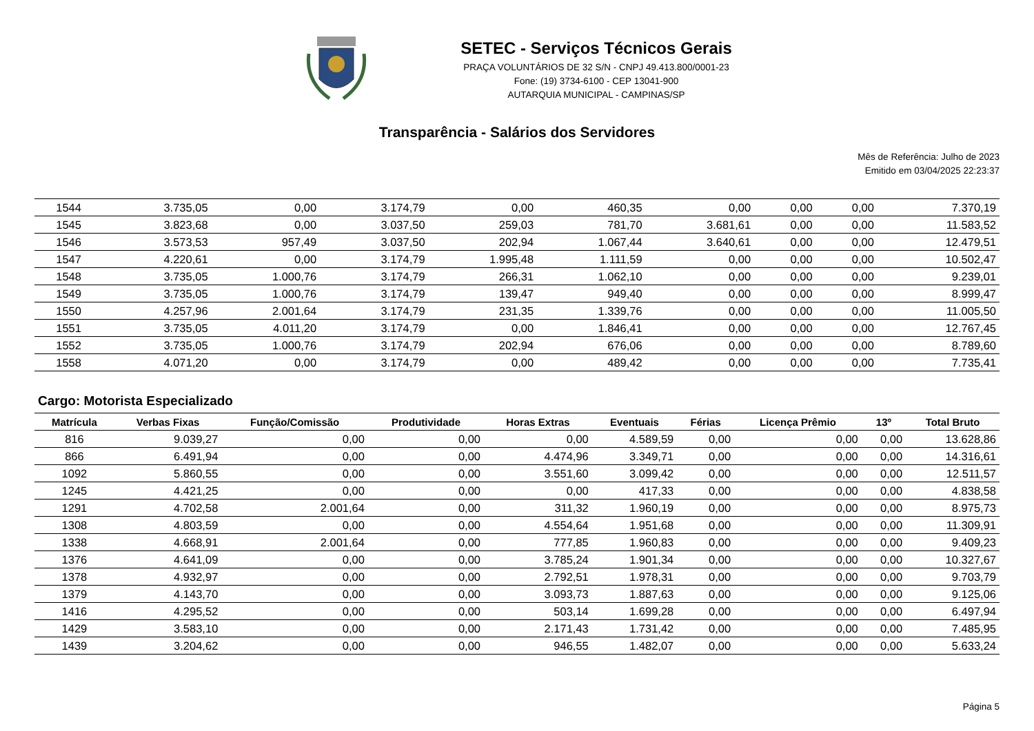SETEC - Serviços Técnicos Gerais
PRAÇA VOLUNTÁRIOS DE 32 S/N - CNPJ 49.413.800/0001-23
Fone: (19) 3734-6100 - CEP 13041-900
AUTARQUIA MUNICIPAL - CAMPINAS/SP
Transparência - Salários dos Servidores
Mês de Referência: Julho de 2023
Emitido em 03/04/2025 22:23:37
| 1544 | 3.735,05 | 0,00 | 3.174,79 | 0,00 | 460,35 | 0,00 | 0,00 | 0,00 | 7.370,19 |
| 1545 | 3.823,68 | 0,00 | 3.037,50 | 259,03 | 781,70 | 3.681,61 | 0,00 | 0,00 | 11.583,52 |
| 1546 | 3.573,53 | 957,49 | 3.037,50 | 202,94 | 1.067,44 | 3.640,61 | 0,00 | 0,00 | 12.479,51 |
| 1547 | 4.220,61 | 0,00 | 3.174,79 | 1.995,48 | 1.111,59 | 0,00 | 0,00 | 0,00 | 10.502,47 |
| 1548 | 3.735,05 | 1.000,76 | 3.174,79 | 266,31 | 1.062,10 | 0,00 | 0,00 | 0,00 | 9.239,01 |
| 1549 | 3.735,05 | 1.000,76 | 3.174,79 | 139,47 | 949,40 | 0,00 | 0,00 | 0,00 | 8.999,47 |
| 1550 | 4.257,96 | 2.001,64 | 3.174,79 | 231,35 | 1.339,76 | 0,00 | 0,00 | 0,00 | 11.005,50 |
| 1551 | 3.735,05 | 4.011,20 | 3.174,79 | 0,00 | 1.846,41 | 0,00 | 0,00 | 0,00 | 12.767,45 |
| 1552 | 3.735,05 | 1.000,76 | 3.174,79 | 202,94 | 676,06 | 0,00 | 0,00 | 0,00 | 8.789,60 |
| 1558 | 4.071,20 | 0,00 | 3.174,79 | 0,00 | 489,42 | 0,00 | 0,00 | 0,00 | 7.735,41 |
Cargo: Motorista Especializado
| Matrícula | Verbas Fixas | Função/Comissão | Produtividade | Horas Extras | Eventuais | Férias | Licença Prêmio | 13º | Total Bruto |
| --- | --- | --- | --- | --- | --- | --- | --- | --- | --- |
| 816 | 9.039,27 | 0,00 | 0,00 | 0,00 | 4.589,59 | 0,00 | 0,00 | 0,00 | 13.628,86 |
| 866 | 6.491,94 | 0,00 | 0,00 | 4.474,96 | 3.349,71 | 0,00 | 0,00 | 0,00 | 14.316,61 |
| 1092 | 5.860,55 | 0,00 | 0,00 | 3.551,60 | 3.099,42 | 0,00 | 0,00 | 0,00 | 12.511,57 |
| 1245 | 4.421,25 | 0,00 | 0,00 | 0,00 | 417,33 | 0,00 | 0,00 | 0,00 | 4.838,58 |
| 1291 | 4.702,58 | 2.001,64 | 0,00 | 311,32 | 1.960,19 | 0,00 | 0,00 | 0,00 | 8.975,73 |
| 1308 | 4.803,59 | 0,00 | 0,00 | 4.554,64 | 1.951,68 | 0,00 | 0,00 | 0,00 | 11.309,91 |
| 1338 | 4.668,91 | 2.001,64 | 0,00 | 777,85 | 1.960,83 | 0,00 | 0,00 | 0,00 | 9.409,23 |
| 1376 | 4.641,09 | 0,00 | 0,00 | 3.785,24 | 1.901,34 | 0,00 | 0,00 | 0,00 | 10.327,67 |
| 1378 | 4.932,97 | 0,00 | 0,00 | 2.792,51 | 1.978,31 | 0,00 | 0,00 | 0,00 | 9.703,79 |
| 1379 | 4.143,70 | 0,00 | 0,00 | 3.093,73 | 1.887,63 | 0,00 | 0,00 | 0,00 | 9.125,06 |
| 1416 | 4.295,52 | 0,00 | 0,00 | 503,14 | 1.699,28 | 0,00 | 0,00 | 0,00 | 6.497,94 |
| 1429 | 3.583,10 | 0,00 | 0,00 | 2.171,43 | 1.731,42 | 0,00 | 0,00 | 0,00 | 7.485,95 |
| 1439 | 3.204,62 | 0,00 | 0,00 | 946,55 | 1.482,07 | 0,00 | 0,00 | 0,00 | 5.633,24 |
Página 5